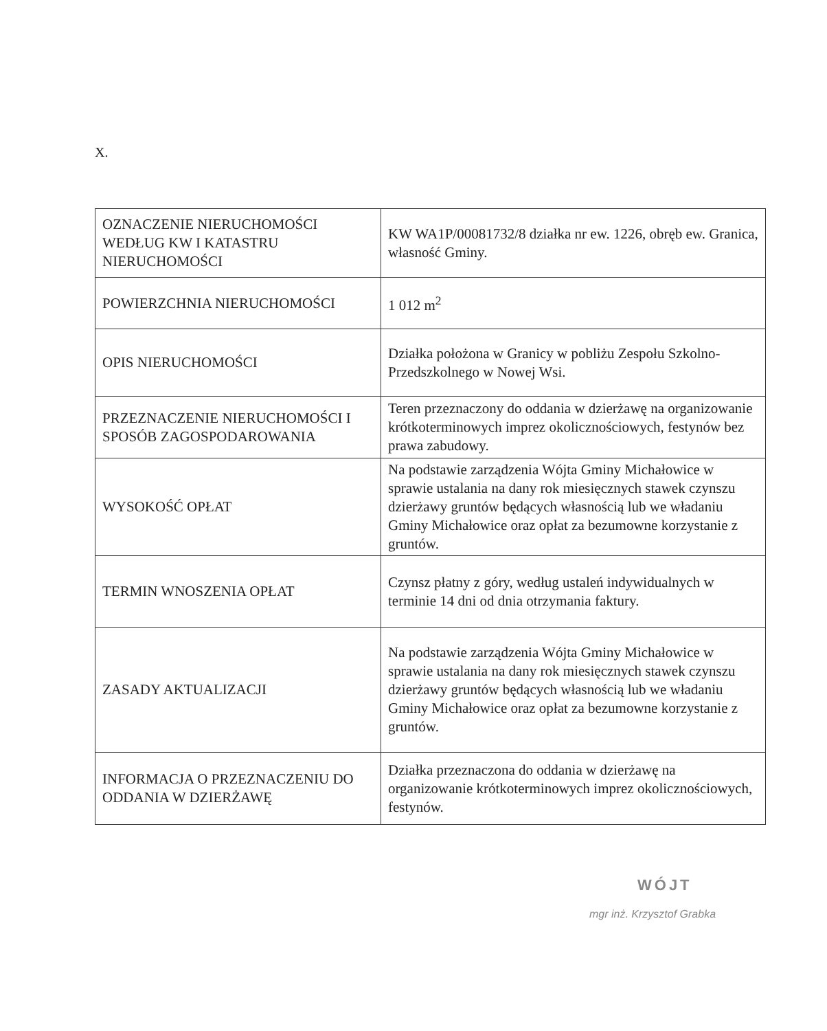X.
| OZNACZENIE NIERUCHOMOŚCI WEDŁUG KW I KATASTRU NIERUCHOMOŚCI | KW WA1P/00081732/8 działka nr ew. 1226, obręb ew. Granica, własność Gminy. |
| POWIERZCHNIA NIERUCHOMOŚCI | 1 012 m<sup>2</sup> |
| OPIS NIERUCHOMOŚCI | Działka położona w Granicy w pobliżu Zespołu Szkolno-Przedszkolnego w Nowej Wsi. |
| PRZEZNACZENIE NIERUCHOMOŚCI I SPOSÓB ZAGOSPODAROWANIA | Teren przeznaczony do oddania w dzierżawę na organizowanie krótkoterminowych imprez okolicznościowych, festynów bez prawa zabudowy. |
| WYSOKOŚĆ OPŁAT | Na podstawie zarządzenia Wójta Gminy Michałowice w sprawie ustalania na dany rok miesięcznych stawek czynszu dzierżawy gruntów będących własnością lub we władaniu Gminy Michałowice oraz opłat za bezumowne korzystanie z gruntów. |
| TERMIN WNOSZENIA OPŁAT | Czynsz płatny z góry, według ustaleń indywidualnych w terminie 14 dni od dnia otrzymania faktury. |
| ZASADY AKTUALIZACJI | Na podstawie zarządzenia Wójta Gminy Michałowice w sprawie ustalania na dany rok miesięcznych stawek czynszu dzierżawy gruntów będących własnością lub we władaniu Gminy Michałowice oraz opłat za bezumowne korzystanie z gruntów. |
| INFORMACJA O PRZEZNACZENIU DO ODDANIA W DZIERŻAWĘ | Działka przeznaczona do oddania w dzierżawę na organizowanie krótkoterminowych imprez okolicznościowych, festynów. |
WÓJT
mgr inż. Krzysztof Grabka